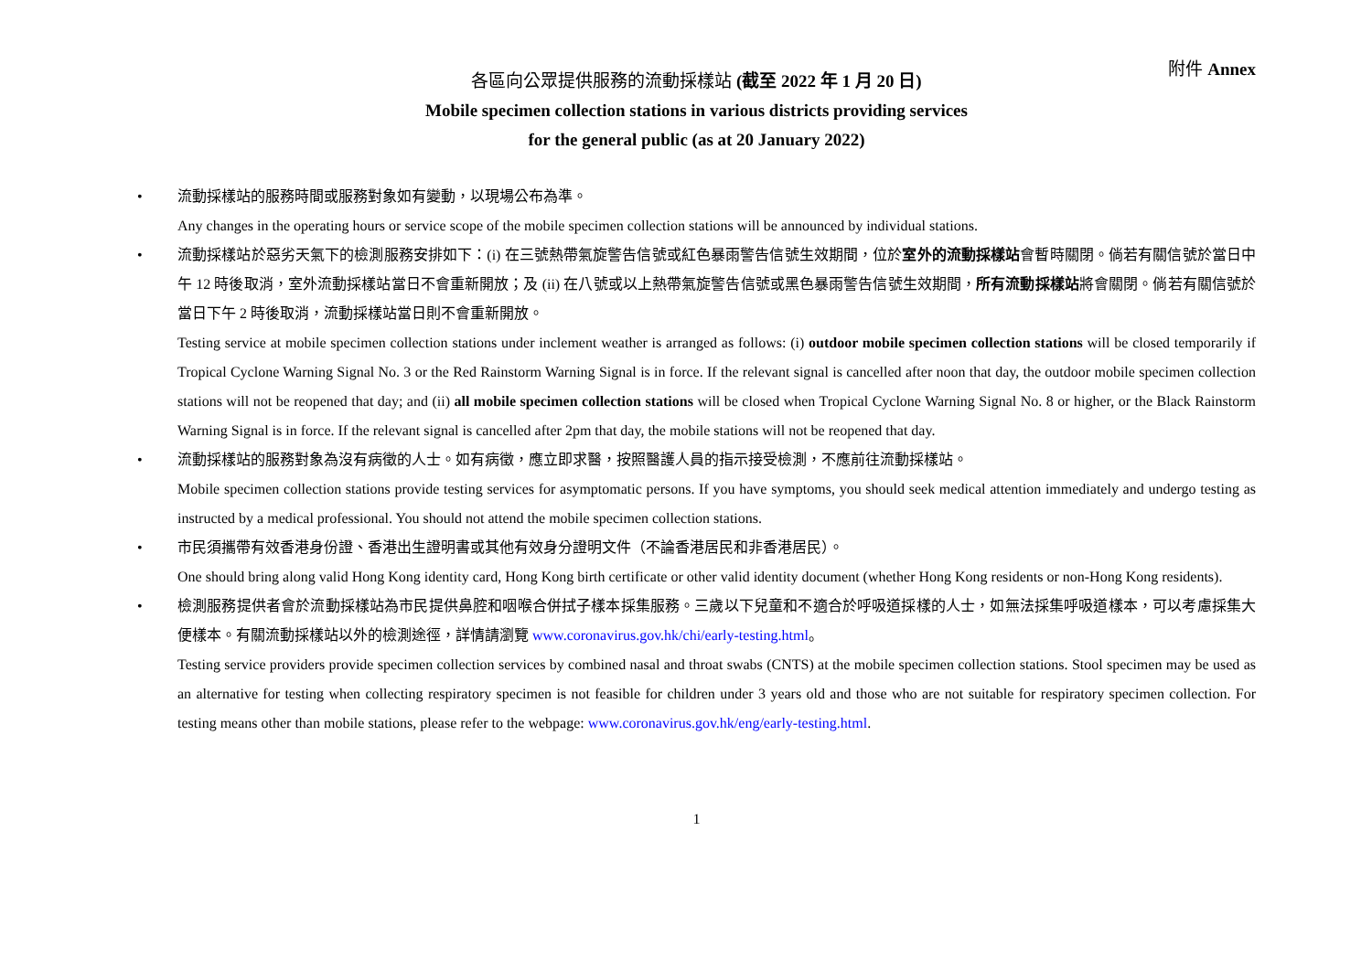附件 Annex
各區向公眾提供服務的流動採樣站 (截至 2022 年 1 月 20 日)
Mobile specimen collection stations in various districts providing services
for the general public (as at 20 January 2022)
• 流動採樣站的服務時間或服務對象如有變動，以現場公布為準。
Any changes in the operating hours or service scope of the mobile specimen collection stations will be announced by individual stations.
• 流動採樣站於惡劣天氣下的檢測服務安排如下：(i) 在三號熱帶氣旋警告信號或紅色暴雨警告信號生效期間，位於室外的流動採樣站會暫時關閉。倘若有關信號於當日中午 12 時後取消，室外流動採樣站當日不會重新開放；及 (ii) 在八號或以上熱帶氣旋警告信號或黑色暴雨警告信號生效期間，所有流動採樣站將會關閉。倘若有關信號於當日下午 2 時後取消，流動採樣站當日則不會重新開放。
Testing service at mobile specimen collection stations under inclement weather is arranged as follows: (i) outdoor mobile specimen collection stations will be closed temporarily if Tropical Cyclone Warning Signal No. 3 or the Red Rainstorm Warning Signal is in force. If the relevant signal is cancelled after noon that day, the outdoor mobile specimen collection stations will not be reopened that day; and (ii) all mobile specimen collection stations will be closed when Tropical Cyclone Warning Signal No. 8 or higher, or the Black Rainstorm Warning Signal is in force. If the relevant signal is cancelled after 2pm that day, the mobile stations will not be reopened that day.
• 流動採樣站的服務對象為沒有病徵的人士。如有病徵，應立即求醫，按照醫護人員的指示接受檢測，不應前往流動採樣站。
Mobile specimen collection stations provide testing services for asymptomatic persons. If you have symptoms, you should seek medical attention immediately and undergo testing as instructed by a medical professional. You should not attend the mobile specimen collection stations.
• 市民須攜帶有效香港身份證、香港出生證明書或其他有效身分證明文件（不論香港居民和非香港居民）。
One should bring along valid Hong Kong identity card, Hong Kong birth certificate or other valid identity document (whether Hong Kong residents or non-Hong Kong residents).
• 檢測服務提供者會於流動採樣站為市民提供鼻腔和咽喉合併拭子樣本採集服務。三歲以下兒童和不適合於呼吸道採樣的人士，如無法採集呼吸道樣本，可以考慮採集大便樣本。有關流動採樣站以外的檢測途徑，詳情請瀏覽 www.coronavirus.gov.hk/chi/early-testing.html。
Testing service providers provide specimen collection services by combined nasal and throat swabs (CNTS) at the mobile specimen collection stations. Stool specimen may be used as an alternative for testing when collecting respiratory specimen is not feasible for children under 3 years old and those who are not suitable for respiratory specimen collection. For testing means other than mobile stations, please refer to the webpage: www.coronavirus.gov.hk/eng/early-testing.html.
1